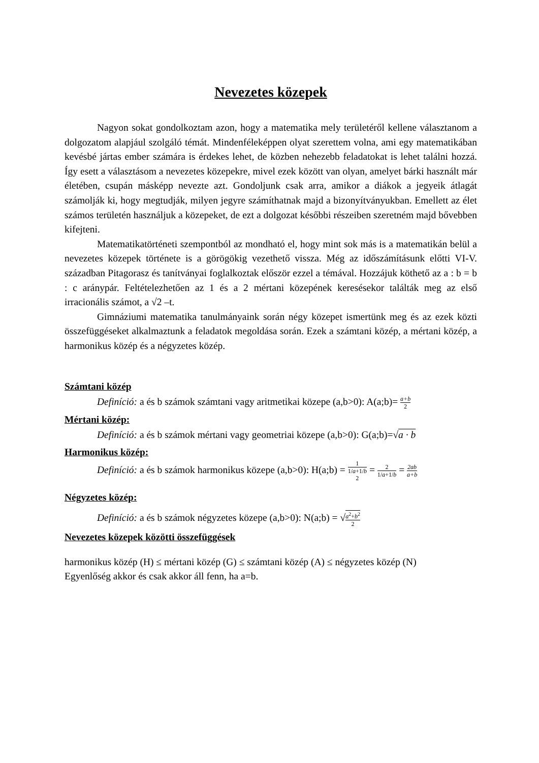Nevezetes közepek
Nagyon sokat gondolkoztam azon, hogy a matematika mely területéről kellene választanom a dolgozatom alapjául szolgáló témát. Mindenféleképpen olyat szerettem volna, ami egy matematikában kevésbé jártas ember számára is érdekes lehet, de közben nehezebb feladatokat is lehet találni hozzá. Így esett a választásom a nevezetes közepekre, mivel ezek között van olyan, amelyet bárki használt már életében, csupán másképp nevezte azt. Gondoljunk csak arra, amikor a diákok a jegyeik átlagát számolják ki, hogy megtudják, milyen jegyre számíthatnak majd a bizonyítványukban. Emellett az élet számos területén használjuk a közepeket, de ezt a dolgozat későbbi részeiben szeretném majd bővebben kifejteni.
Matematikatörténeti szempontból az mondható el, hogy mint sok más is a matematikán belül a nevezetes közepek története is a görögökig vezethető vissza. Még az időszámításunk előtti VI-V. században Pitagorasz és tanítványai foglalkoztak először ezzel a témával. Hozzájuk köthető az a : b = b : c aránypár. Feltételezhetően az 1 és a 2 mértani közepének keresésekor találták meg az első irracionális számot, a √2 –t.
Gimnáziumi matematika tanulmányaink során négy közepet ismertünk meg és az ezek közti összefüggéseket alkalmaztunk a feladatok megoldása során. Ezek a számtani közép, a mértani közép, a harmonikus közép és a négyzetes közép.
Számtani közép
Definíció: a és b számok számtani vagy aritmetikai közepe (a,b>0): A(a;b)= a+b 2
Mértani közép:
Definíció: a és b számok mértani vagy geometriai közepe (a,b>0): G(a;b)=√a · b
Harmonikus közép:
Definíció: a és b számok harmonikus közepe (a,b>0): H(a;b) = 1 1/a+1/b 2 = 2 1/a+1/b = 2ab a+b
Négyzetes közép:
Definíció: a és b számok négyzetes közepe (a,b>0): N(a;b) = √a<sup>2</sup>+b<sup>2</sup> 2
Nevezetes közepek közötti összefüggések
harmonikus közép (H) ≤ mértani közép (G) ≤ számtani közép (A) ≤ négyzetes közép (N)
Egyenlőség akkor és csak akkor áll fenn, ha a=b.